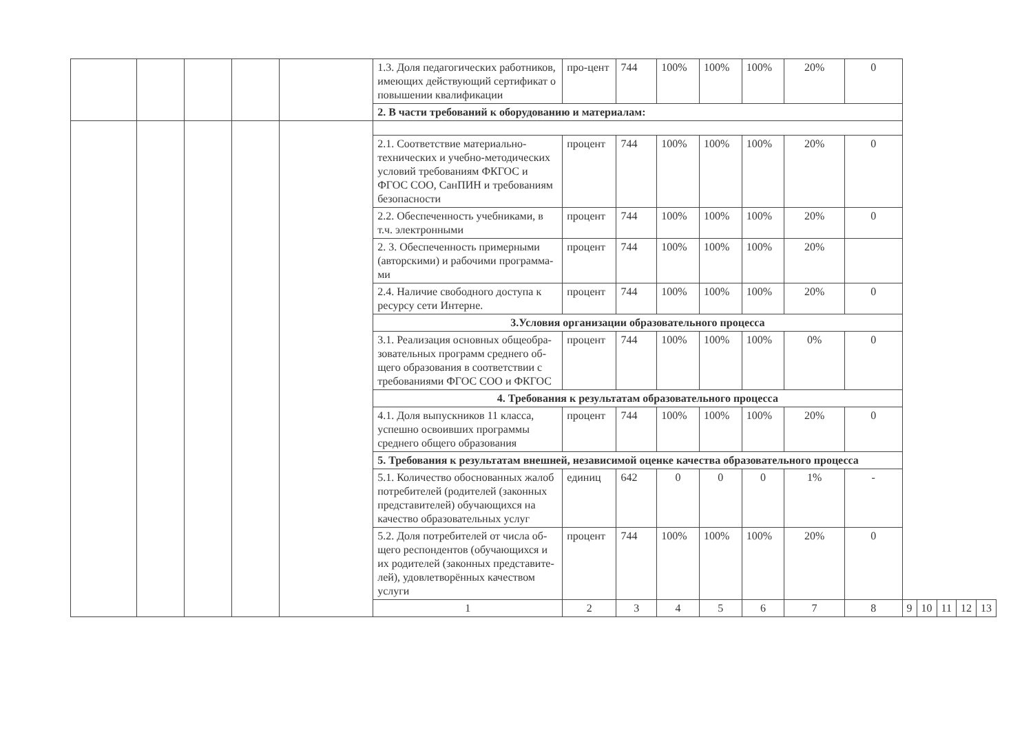| | | | | | 1.3. Доля педагогических работников, имеющих действующий сертификат о повышении квалификации | про-цент | 744 | 100% | 100% | 100% | 20% | 0 | | | | | |
| | | | | | 2. В части требований к оборудованию и материалам: | | | | | | | | | | | | |
| | | | | | 2.1. Соответствие материально-технических и учебно-методических условий требованиям ФКГОС и ФГОС СОО, СанПИН и требованиям безопасности | процент | 744 | 100% | 100% | 100% | 20% | 0 | | | | | |
| | | | | | 2.2. Обеспеченность учебниками, в т.ч. электронными | процент | 744 | 100% | 100% | 100% | 20% | 0 | | | | | |
| | | | | | 2. 3. Обеспеченность примерными (авторскими) и рабочими программа-ми | процент | 744 | 100% | 100% | 100% | 20% | | | | | | |
| | | | | | 2.4. Наличие свободного доступа к ресурсу сети Интерне. | процент | 744 | 100% | 100% | 100% | 20% | 0 | | | | | |
| | | | | | 3.Условия организации образовательного процесса | | | | | | | | | | | | |
| | | | | | 3.1. Реализация основных общеобра-зовательных программ среднего об-щего образования в соответствии с требованиями ФГОС СОО и ФКГОС | процент | 744 | 100% | 100% | 100% | 0% | 0 | | | | | |
| | | | | | 4. Требования к результатам образовательного процесса | | | | | | | | | | | | |
| | | | | | 4.1. Доля выпускников 11 класса, успешно освоивших программы среднего общего образования | процент | 744 | 100% | 100% | 100% | 20% | 0 | | | | | |
| | | | | | 5. Требования к результатам внешней, независимой оценке качества образовательного процесса | | | | | | | | | | | | |
| | | | | | 5.1. Количество обоснованных жалоб потребителей (родителей (законных представителей) обучающихся на качество образовательных услуг | единиц | 642 | 0 | 0 | 0 | 1% | - | | | | | |
| | | | | | 5.2. Доля потребителей от числа об-щего респондентов (обучающихся и их родителей (законных представите-лей), удовлетворённых качеством услуги | процент | 744 | 100% | 100% | 100% | 20% | 0 | | | | | |
| | | | | | 1 | 2 | 3 | 4 | 5 | 6 | 7 | 8 | 9 | 10 | 11 | 12 | 13 |